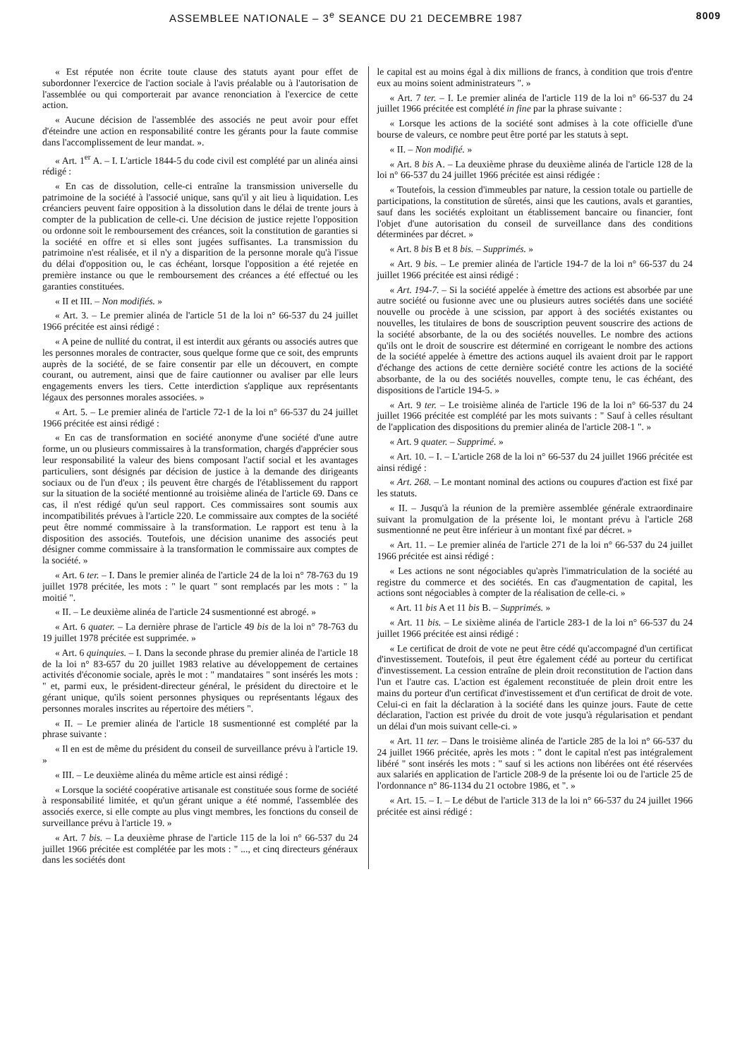ASSEMBLEE NATIONALE – 3<sup>e</sup> SEANCE DU 21 DECEMBRE 1987 8009
« Est réputée non écrite toute clause des statuts ayant pour effet de subordonner l'exercice de l'action sociale à l'avis préalable ou à l'autorisation de l'assemblée ou qui comporterait par avance renonciation à l'exercice de cette action.
« Aucune décision de l'assemblée des associés ne peut avoir pour effet d'éteindre une action en responsabilité contre les gérants pour la faute commise dans l'accomplissement de leur mandat. ».
« Art. 1<sup>er</sup> A. – I. L'article 1844-5 du code civil est complété par un alinéa ainsi rédigé :
« En cas de dissolution, celle-ci entraîne la transmission universelle du patrimoine de la société à l'associé unique, sans qu'il y ait lieu à liquidation. Les créanciers peuvent faire opposition à la dissolution dans le délai de trente jours à compter de la publication de celle-ci. Une décision de justice rejette l'opposition ou ordonne soit le remboursement des créances, soit la constitution de garanties si la société en offre et si elles sont jugées suffisantes. La transmission du patrimoine n'est réalisée, et il n'y a disparition de la personne morale qu'à l'issue du délai d'opposition ou, le cas échéant, lorsque l'opposition a été rejetée en première instance ou que le remboursement des créances a été effectué ou les garanties constituées.
« II et III. – Non modifiés. »
« Art. 3. – Le premier alinéa de l'article 51 de la loi n° 66-537 du 24 juillet 1966 précitée est ainsi rédigé :
« A peine de nullité du contrat, il est interdit aux gérants ou associés autres que les personnes morales de contracter, sous quelque forme que ce soit, des emprunts auprès de la société, de se faire consentir par elle un découvert, en compte courant, ou autrement, ainsi que de faire cautionner ou avaliser par elle leurs engagements envers les tiers. Cette interdiction s'applique aux représentants légaux des personnes morales associées. »
« Art. 5. – Le premier alinéa de l'article 72-1 de la loi n° 66-537 du 24 juillet 1966 précitée est ainsi rédigé :
« En cas de transformation en société anonyme d'une société d'une autre forme, un ou plusieurs commissaires à la transformation, chargés d'apprécier sous leur responsabilité la valeur des biens composant l'actif social et les avantages particuliers, sont désignés par décision de justice à la demande des dirigeants sociaux ou de l'un d'eux ; ils peuvent être chargés de l'établissement du rapport sur la situation de la société mentionné au troisième alinéa de l'article 69. Dans ce cas, il n'est rédigé qu'un seul rapport. Ces commissaires sont soumis aux incompatibilités prévues à l'article 220. Le commissaire aux comptes de la société peut être nommé commissaire à la transformation. Le rapport est tenu à la disposition des associés. Toutefois, une décision unanime des associés peut désigner comme commissaire à la transformation le commissaire aux comptes de la société. »
« Art. 6 ter. – I. Dans le premier alinéa de l'article 24 de la loi n° 78-763 du 19 juillet 1978 précitée, les mots : " le quart " sont remplacés par les mots : " la moitié ".
« II. – Le deuxième alinéa de l'article 24 susmentionné est abrogé. »
« Art. 6 quater. – La dernière phrase de l'article 49 bis de la loi n° 78-763 du 19 juillet 1978 précitée est supprimée. »
« Art. 6 quinquies. – I. Dans la seconde phrase du premier alinéa de l'article 18 de la loi n° 83-657 du 20 juillet 1983 relative au développement de certaines activités d'économie sociale, après le mot : " mandataires " sont insérés les mots : " et, parmi eux, le président-directeur général, le président du directoire et le gérant unique, qu'ils soient personnes physiques ou représentants légaux des personnes morales inscrites au répertoire des métiers ".
« II. – Le premier alinéa de l'article 18 susmentionné est complété par la phrase suivante :
« Il en est de même du président du conseil de surveillance prévu à l'article 19. »
« III. – Le deuxième alinéa du même article est ainsi rédigé :
« Lorsque la société coopérative artisanale est constituée sous forme de société à responsabilité limitée, et qu'un gérant unique a été nommé, l'assemblée des associés exerce, si elle compte au plus vingt membres, les fonctions du conseil de surveillance prévu à l'article 19. »
« Art. 7 bis. – La deuxième phrase de l'article 115 de la loi n° 66-537 du 24 juillet 1966 précitée est complétée par les mots : " ..., et cinq directeurs généraux dans les sociétés dont
le capital est au moins égal à dix millions de francs, à condition que trois d'entre eux au moins soient administrateurs ". »
« Art. 7 ter. – I. Le premier alinéa de l'article 119 de la loi n° 66-537 du 24 juillet 1966 précitée est complété in fine par la phrase suivante :
« Lorsque les actions de la société sont admises à la cote officielle d'une bourse de valeurs, ce nombre peut être porté par les statuts à sept.
« II. – Non modifié. »
« Art. 8 bis A. – La deuxième phrase du deuxième alinéa de l'article 128 de la loi n° 66-537 du 24 juillet 1966 précitée est ainsi rédigée :
« Toutefois, la cession d'immeubles par nature, la cession totale ou partielle de participations, la constitution de sûretés, ainsi que les cautions, avals et garanties, sauf dans les sociétés exploitant un établissement bancaire ou financier, font l'objet d'une autorisation du conseil de surveillance dans des conditions déterminées par décret. »
« Art. 8 bis B et 8 bis. – Supprimés. »
« Art. 9 bis. – Le premier alinéa de l'article 194-7 de la loi n° 66-537 du 24 juillet 1966 précitée est ainsi rédigé :
« Art. 194-7. – Si la société appelée à émettre des actions est absorbée par une autre société ou fusionne avec une ou plusieurs autres sociétés dans une société nouvelle ou procède à une scission, par apport à des sociétés existantes ou nouvelles, les titulaires de bons de souscription peuvent souscrire des actions de la société absorbante, de la ou des sociétés nouvelles. Le nombre des actions qu'ils ont le droit de souscrire est déterminé en corrigeant le nombre des actions de la société appelée à émettre des actions auquel ils avaient droit par le rapport d'échange des actions de cette dernière société contre les actions de la société absorbante, de la ou des sociétés nouvelles, compte tenu, le cas échéant, des dispositions de l'article 194-5. »
« Art. 9 ter. – Le troisième alinéa de l'article 196 de la loi n° 66-537 du 24 juillet 1966 précitée est complété par les mots suivants : " Sauf à celles résultant de l'application des dispositions du premier alinéa de l'article 208-1 ". »
« Art. 9 quater. – Supprimé. »
« Art. 10. – I. – L'article 268 de la loi n° 66-537 du 24 juillet 1966 précitée est ainsi rédigé :
« Art. 268. – Le montant nominal des actions ou coupures d'action est fixé par les statuts.
« II. – Jusqu'à la réunion de la première assemblée générale extraordinaire suivant la promulgation de la présente loi, le montant prévu à l'article 268 susmentionné ne peut être inférieur à un montant fixé par décret. »
« Art. 11. – Le premier alinéa de l'article 271 de la loi n° 66-537 du 24 juillet 1966 précitée est ainsi rédigé :
« Les actions ne sont négociables qu'après l'immatriculation de la société au registre du commerce et des sociétés. En cas d'augmentation de capital, les actions sont négociables à compter de la réalisation de celle-ci. »
« Art. 11 bis A et 11 bis B. – Supprimés. »
« Art. 11 bis. – Le sixième alinéa de l'article 283-1 de la loi n° 66-537 du 24 juillet 1966 précitée est ainsi rédigé :
« Le certificat de droit de vote ne peut être cédé qu'accompagné d'un certificat d'investissement. Toutefois, il peut être également cédé au porteur du certificat d'investissement. La cession entraîne de plein droit reconstitution de l'action dans l'un et l'autre cas. L'action est également reconstituée de plein droit entre les mains du porteur d'un certificat d'investissement et d'un certificat de droit de vote. Celui-ci en fait la déclaration à la société dans les quinze jours. Faute de cette déclaration, l'action est privée du droit de vote jusqu'à régularisation et pendant un délai d'un mois suivant celle-ci. »
« Art. 11 ter. – Dans le troisième alinéa de l'article 285 de la loi n° 66-537 du 24 juillet 1966 précitée, après les mots : " dont le capital n'est pas intégralement libéré " sont insérés les mots : " sauf si les actions non libérées ont été réservées aux salariés en application de l'article 208-9 de la présente loi ou de l'article 25 de l'ordonnance n° 86-1134 du 21 octobre 1986, et ". »
« Art. 15. – I. – Le début de l'article 313 de la loi n° 66-537 du 24 juillet 1966 précitée est ainsi rédigé :